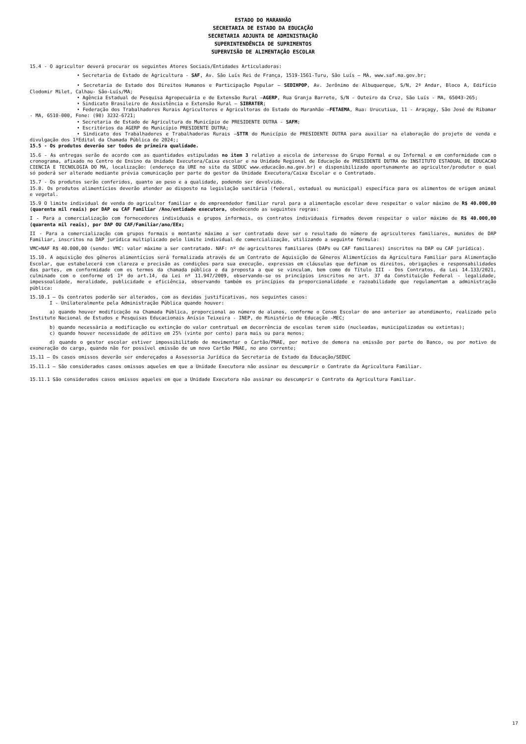ESTADO DO MARANHÃO
SECRETARIA DE ESTADO DA EDUCAÇÃO
SECRETARIA ADJUNTA DE ADMINISTRAÇÃO
SUPERINTENDÊNCIA DE SUPRIMENTOS
SUPERVISÃO DE ALIMENTAÇÃO ESCOLAR
15.4 - O agricultor deverá procurar os seguintes Atores Sociais/Entidades Articuladoras:
• Secretaria de Estado de Agricultura - SAF, Av. São Luís Rei de França, 1519-1561-Turu, São Luís – MA, www.saf.ma.gov.br;
• Secretaria de Estado dos Direitos Humanos e Participação Popular – SEDIHPOP, Av. Jerônimo de Albuquerque, S/N, 2º Andar, Bloco A, Edifício Clodomir Milet, Calhau- São-Luís/MA;
• Agência Estadual de Pesquisa Agropecuária e de Extensão Rural –AGERP, Rua Granja Barreto, S/N - Outeiro da Cruz, São Luís - MA, 65043-265;
• Sindicato Brasileiro de Assistência e Extensão Rural – SIBRATER;
• Federação dos Trabalhadores Rurais Agricultores e Agricultoras do Estado do Maranhão –FETAEMA, Rua: Urucutiua, 11 - Araçagy, São José de Ribamar - MA, 6510-000, Fone: (98) 3232-6721;
• Secretaria de Estado de Agricultura do Município de PRESIDENTE DUTRA - SAFM;
• Escritórios da AGERP do Município PRESIDENTE DUTRA;
• Sindicato dos Trabalhadores e Trabalhadoras Rurais –STTR do Município de PRESIDENTE DUTRA para auxiliar na elaboração do projeto de venda e divulgação dos 1ºEdital da Chamada Pública de 2024;;
15.5 - Os produtos deverão ser todos de primeira qualidade.
15.6 - As entregas serão de acordo com as quantidades estipuladas no item 3 relativo a escola de interesse do Grupo Formal e ou Informal e em conformidade com o cronograma, afixado no Centro de Ensino da Unidade Executora/Caixa escolar e na Unidade Regional de Educação de PRESIDENTE DUTRA do INSTITUTO ESTADUAL DE EDUCACAO CIENCIA E TECNOLOGIA DO MA, localização: (endereço da URE no site da SEDUC www.educacão.ma.gov.br) e disponibilizado oportunamente ao agricultor/produtor o qual só poderá ser alterado mediante prévia comunicação por parte do gestor da Unidade Executora/Caixa Escolar e o Contratado.
15.7 - Os produtos serão conferidos, quanto ao peso e a qualidade, podendo ser devolvido.
15.8. Os produtos alimentícios deverão atender ao disposto na legislação sanitária (federal, estadual ou municipal) específica para os alimentos de origem animal e vegetal.
15.9 O limite individual de venda do agricultor familiar e do empreendedor familiar rural para a alimentação escolar deve respeitar o valor máximo de R$ 40.000,00 (quarenta mil reais) por DAP ou CAF Familiar /Ano/entidade executora, obedecendo as seguintes regras:
I - Para a comercialização com fornecedores individuais e grupos informais, os contratos individuais firmados devem respeitar o valor máximo de R$ 40.000,00 (quarenta mil reais), por DAP OU CAF/Familiar/ano/EEx;
II - Para a comercialização com grupos formais o montante máximo a ser contratado deve ser o resultado do número de agricultores familiares, munidos de DAP Familiar, inscritos na DAP jurídica multiplicado pelo limite individual de comercialização, utilizando a seguinte fórmula:
VMC=NAF R$ 40.000,00 (sendo: VMC: valor máximo a ser contratado. NAF: nº de agricultores familiares (DAPs ou CAF familiares) inscritos na DAP ou CAF jurídica).
15.10. A aquisição dos gêneros alimentícios será formalizada através de um Contrato de Aquisição de Gêneros Alimentícios da Agricultura Familiar para Alimentação Escolar, que estabelecerá com clareza e precisão as condições para sua execução, expressas em cláusulas que definam os direitos, obrigações e responsabilidades das partes, em conformidade com os termos da chamada pública e da proposta a que se vinculam, bem como do Título III - Dos Contratos, da Lei 14.133/2021, culminado com o conforme o§ 1º do art.14, da Lei nº 11.947/2009, observando-se os princípios inscritos no art. 37 da Constituição Federal - legalidade, impessoalidade, moralidade, publicidade e eficiência, observando também os princípios da proporcionalidade e razoabilidade que regulamentam a administração pública:
15.10.1 – Os contratos poderão ser alterados, com as devidas justificativas, nos seguintes casos:
I - Unilateralmente pela Administração Pública quando houver:
a) quando houver modificação na Chamada Pública, proporcional ao número de alunos, conforme o Censo Escolar do ano anterior ao atendimento, realizado pelo Instituto Nacional de Estudos e Pesquisas Educacionais Anísio Teixeira - INEP, do Ministério de Educação -MEC;
b) quando necessária a modificação ou extinção do valor contratual em decorrência de escolas terem sido (nucleadas, municipalizadas ou extintas);
c) quando houver necessidade de aditivo em 25% (vinte por cento) para mais ou para menos;
d) quando o gestor escolar estiver impossibilitado de movimentar o Cartão/PNAE, por motivo de demora na emissão por parte do Banco, ou por motivo de exoneração do cargo, quando não for possível emissão de um novo Cartão PNAE, no ano corrente;
15.11 – Os casos omissos deverão ser endereçados a Assessoria Jurídica da Secretaria de Estado da Educação/SEDUC
15.11.1 – São considerados casos omissos aqueles em que a Unidade Executora não assinar ou descumprir o Contrato da Agricultura Familiar.
15.11.1 São considerados casos omissos aqueles em que a Unidade Executora não assinar ou descumprir o Contrato da Agricultura Familiar.
17